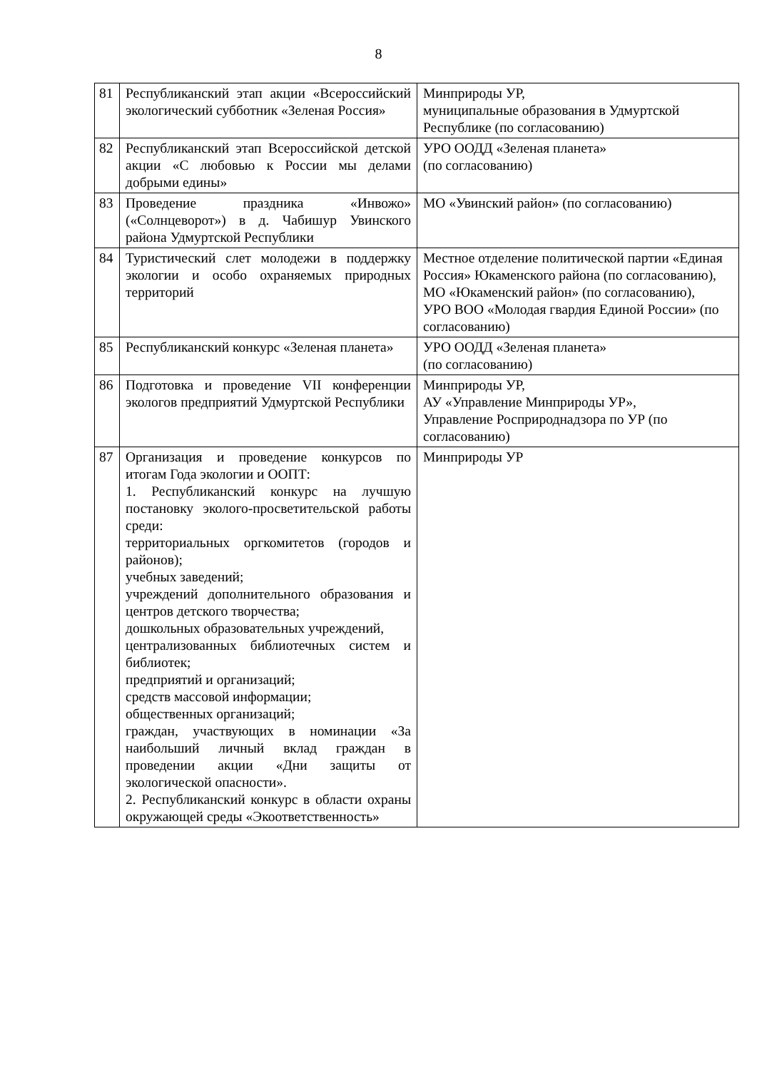8
| 81 | Республиканский этап акции «Всероссийский экологический субботник «Зеленая Россия» | Минприроды УР, муниципальные образования в Удмуртской Республике (по согласованию) |
| 82 | Республиканский этап Всероссийской детской акции «С любовью к России мы делами добрыми едины» | УРО ООДД «Зеленая планета» (по согласованию) |
| 83 | Проведение праздника «Инвожо» («Солнцеворот») в д. Чабишур Увинского района Удмуртской Республики | МО «Увинский район» (по согласованию) |
| 84 | Туристический слет молодежи в поддержку экологии и особо охраняемых природных территорий | Местное отделение политической партии «Единая Россия» Юкаменского района (по согласованию), МО «Юкаменский район» (по согласованию), УРО ВОО «Молодая гвардия Единой России» (по согласованию) |
| 85 | Республиканский конкурс «Зеленая планета» | УРО ООДД «Зеленая планета» (по согласованию) |
| 86 | Подготовка и проведение VII конференции экологов предприятий Удмуртской Республики | Минприроды УР, АУ «Управление Минприроды УР», Управление Росприроднадзора по УР (по согласованию) |
| 87 | Организация и проведение конкурсов по итогам Года экологии и ООПТ: 1. Республиканский конкурс на лучшую постановку эколого-просветительской работы среди: территориальных оргкомитетов (городов и районов); учебных заведений; учреждений дополнительного образования и центров детского творчества; дошкольных образовательных учреждений, централизованных библиотечных систем и библиотек; предприятий и организаций; средств массовой информации; общественных организаций; граждан, участвующих в номинации «За наибольший личный вклад граждан в проведении акции «Дни защиты от экологической опасности». 2. Республиканский конкурс в области охраны окружающей среды «Экоответственность» | Минприроды УР |